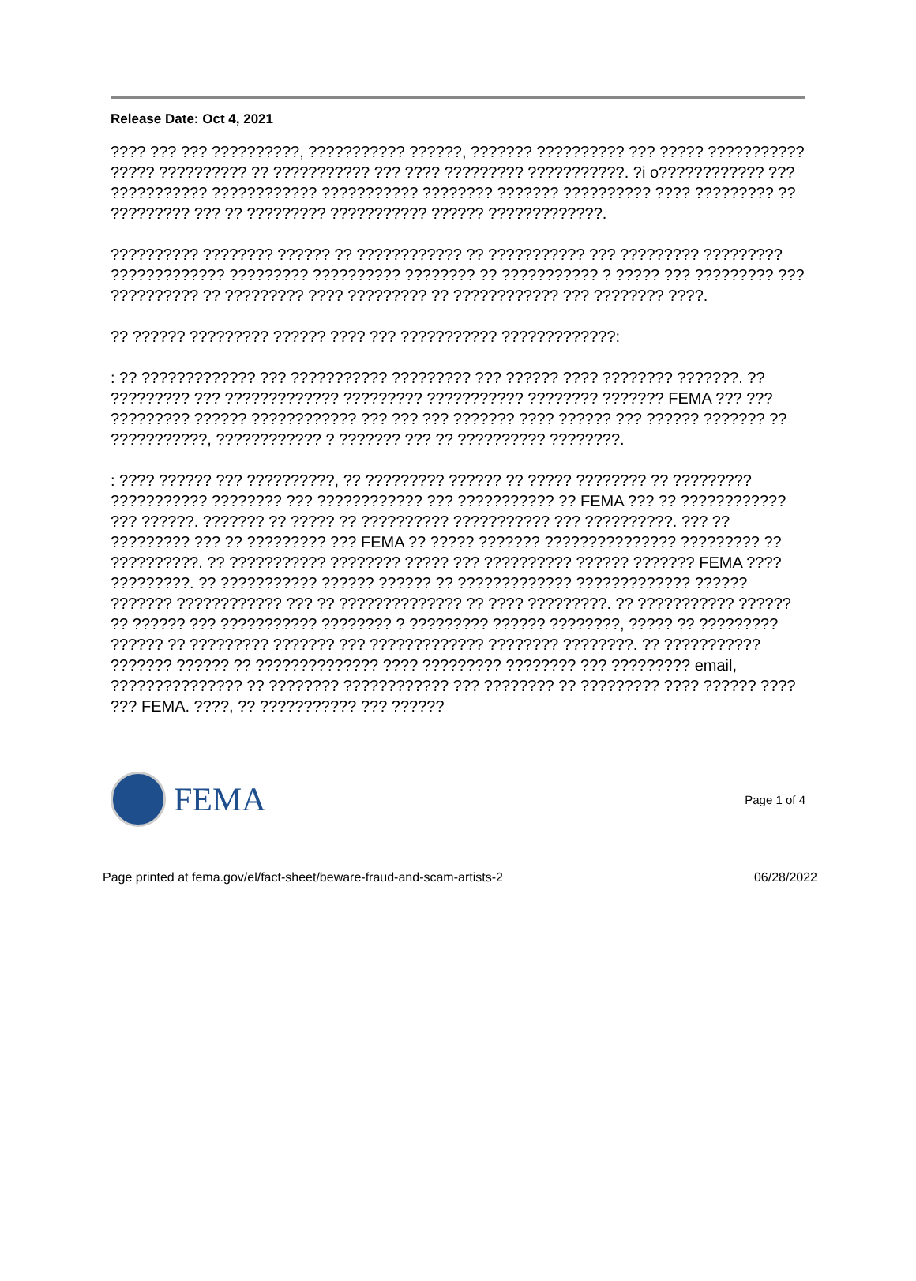Release Date: Oct 4, 2021
???? ??? ??? ??????????, ??????????? ??????, ??????? ?????????? ??? ????? ??????????? ????? ?????????? ?? ??????????? ??? ???? ????????? ???????????. ?i o???????????? ??? ??????????? ???????????? ??????????? ???????? ??????? ?????????? ???? ????????? ?? ????????? ??? ?? ????????? ??????????? ?????? ?????????????.
?????????? ???????? ?????? ?? ???????????? ?? ??????????? ??? ????????? ????????? ????????????? ????????? ?????????? ???????? ?? ??????????? ? ????? ??? ????????? ??? ?????????? ?? ????????? ???? ????????? ?? ???????????? ??? ???????? ????.
?? ?????? ????????? ?????? ???? ??? ??????????? ?????????????:
: ?? ????????????? ??? ??????????? ????????? ??? ?????? ???? ???????? ???????. ?? ????????? ??? ????????????? ????????? ??????????? ???????? ??????? FEMA ??? ??? ????????? ?????? ???????????? ??? ??? ??? ??????? ???? ?????? ??? ?????? ??????? ?? ???????????, ???????????? ? ??????? ??? ?? ?????????? ????????.
: ???? ?????? ??? ??????????, ?? ????????? ?????? ?? ????? ???????? ?? ????????? ??????????? ???????? ??? ???????????? ??? ??????????? ?? FEMA ??? ?? ???????????? ??? ??????. ??????? ?? ????? ?? ?????????? ??????????? ??? ??????????. ??? ?? ????????? ??? ?? ????????? ??? FEMA ?? ????? ??????? ??????????????? ????????? ?? ??????????. ?? ??????????? ???????? ????? ??? ?????????? ?????? ??????? FEMA ???? ?????????. ?? ??????????? ?????? ?????? ?? ????????????? ????????????? ?????? ??????? ???????????? ??? ?? ?????????????? ?? ???? ?????????. ?? ??????????? ?????? ?? ?????? ??? ??????????? ???????? ? ????????? ?????? ????????, ????? ?? ????????? ?????? ?? ????????? ??????? ??? ????????????? ???????? ????????. ?? ??????????? ??????? ?????? ?? ?????????????? ???? ????????? ???????? ??? ????????? email, ??????????????? ?? ???????? ???????????? ??? ???????? ?? ????????? ???? ?????? ???? ??? FEMA. ????, ?? ??????????? ??? ??????
FEMA
Page 1 of 4
Page printed at fema.gov/el/fact-sheet/beware-fraud-and-scam-artists-2 06/28/2022